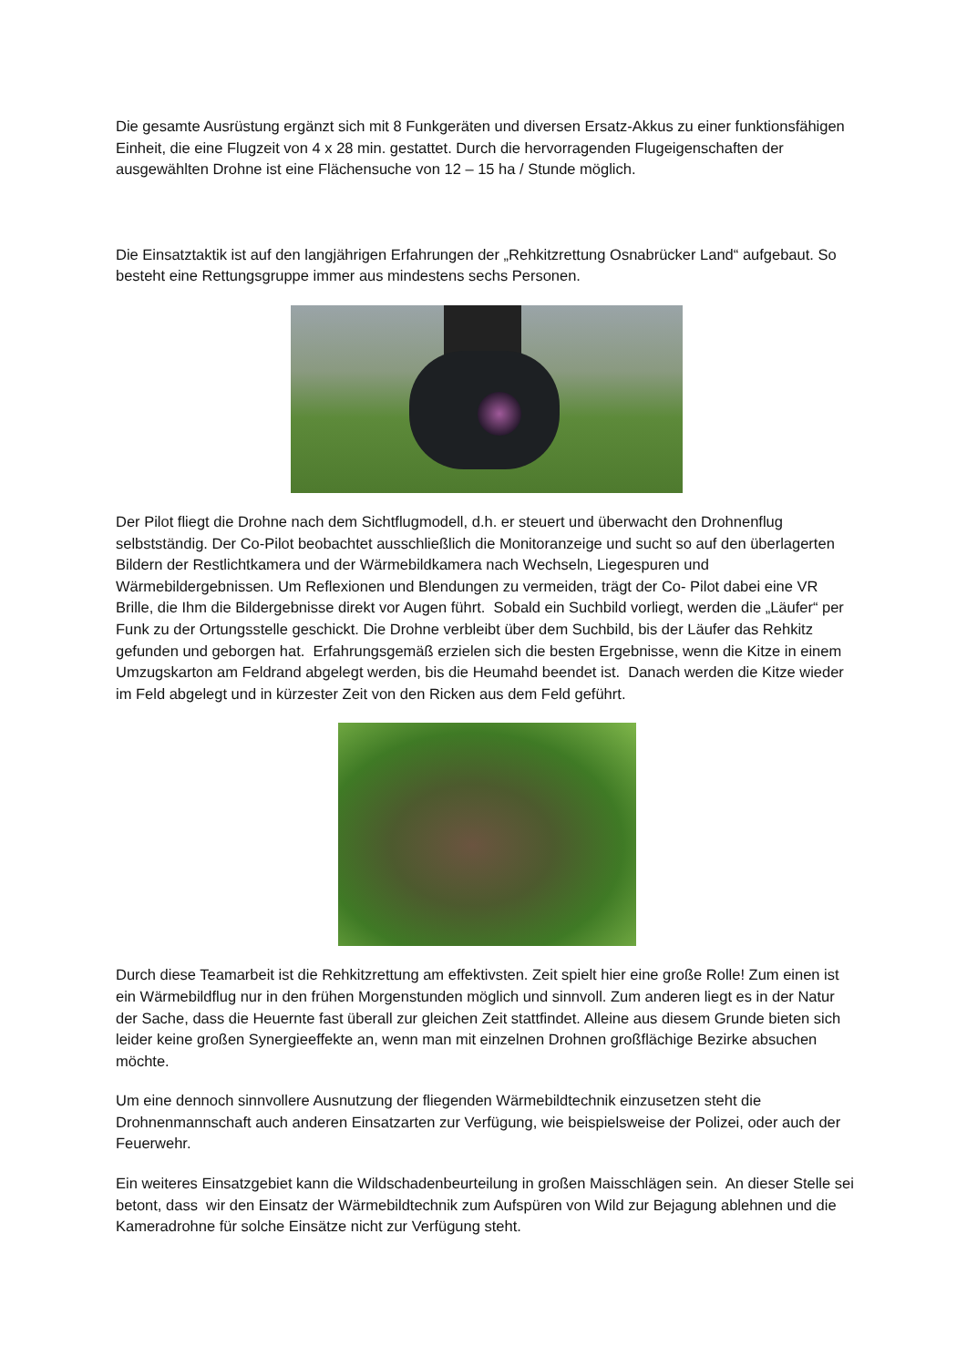Die gesamte Ausrüstung ergänzt sich mit 8 Funkgeräten und diversen Ersatz-Akkus zu einer funktionsfähigen Einheit, die eine Flugzeit von 4 x 28 min. gestattet. Durch die hervorragenden Flugeigenschaften der ausgewählten Drohne ist eine Flächensuche von 12 – 15 ha / Stunde möglich.
Die Einsatztaktik ist auf den langjährigen Erfahrungen der „Rehkitzrettung Osnabrücker Land“ aufgebaut. So besteht eine Rettungsgruppe immer aus mindestens sechs Personen.
Der Pilot fliegt die Drohne nach dem Sichtflugmodell, d.h. er steuert und überwacht den Drohnenflug selbstständig. Der Co-Pilot beobachtet ausschließlich die Monitoranzeige und sucht so auf den überlagerten Bildern der Restlichtkamera und der Wärmebildkamera nach Wechseln, Liegespuren und Wärmebildergebnissen. Um Reflexionen und Blendungen zu vermeiden, trägt der Co- Pilot dabei eine VR Brille, die Ihm die Bildergebnisse direkt vor Augen führt. Sobald ein Suchbild vorliegt, werden die „Läufer“ per Funk zu der Ortungsstelle geschickt. Die Drohne verbleibt über dem Suchbild, bis der Läufer das Rehkitz gefunden und geborgen hat. Erfahrungsgemäß erzielen sich die besten Ergebnisse, wenn die Kitze in einem Umzugskarton am Feldrand abgelegt werden, bis die Heumahd beendet ist. Danach werden die Kitze wieder im Feld abgelegt und in kürzester Zeit von den Ricken aus dem Feld geführt.
Durch diese Teamarbeit ist die Rehkitzrettung am effektivsten. Zeit spielt hier eine große Rolle! Zum einen ist ein Wärmebildflug nur in den frühen Morgenstunden möglich und sinnvoll. Zum anderen liegt es in der Natur der Sache, dass die Heuernte fast überall zur gleichen Zeit stattfindet. Alleine aus diesem Grunde bieten sich leider keine großen Synergieeffekte an, wenn man mit einzelnen Drohnen großflächige Bezirke absuchen möchte.
Um eine dennoch sinnvollere Ausnutzung der fliegenden Wärmebildtechnik einzusetzen steht die Drohnenmannschaft auch anderen Einsatzarten zur Verfügung, wie beispielsweise der Polizei, oder auch der Feuerwehr.
Ein weiteres Einsatzgebiet kann die Wildschadenbeurteilung in großen Maisschlägen sein. An dieser Stelle sei betont, dass wir den Einsatz der Wärmebildtechnik zum Aufspüren von Wild zur Bejagung ablehnen und die Kameradrohne für solche Einsätze nicht zur Verfügung steht.